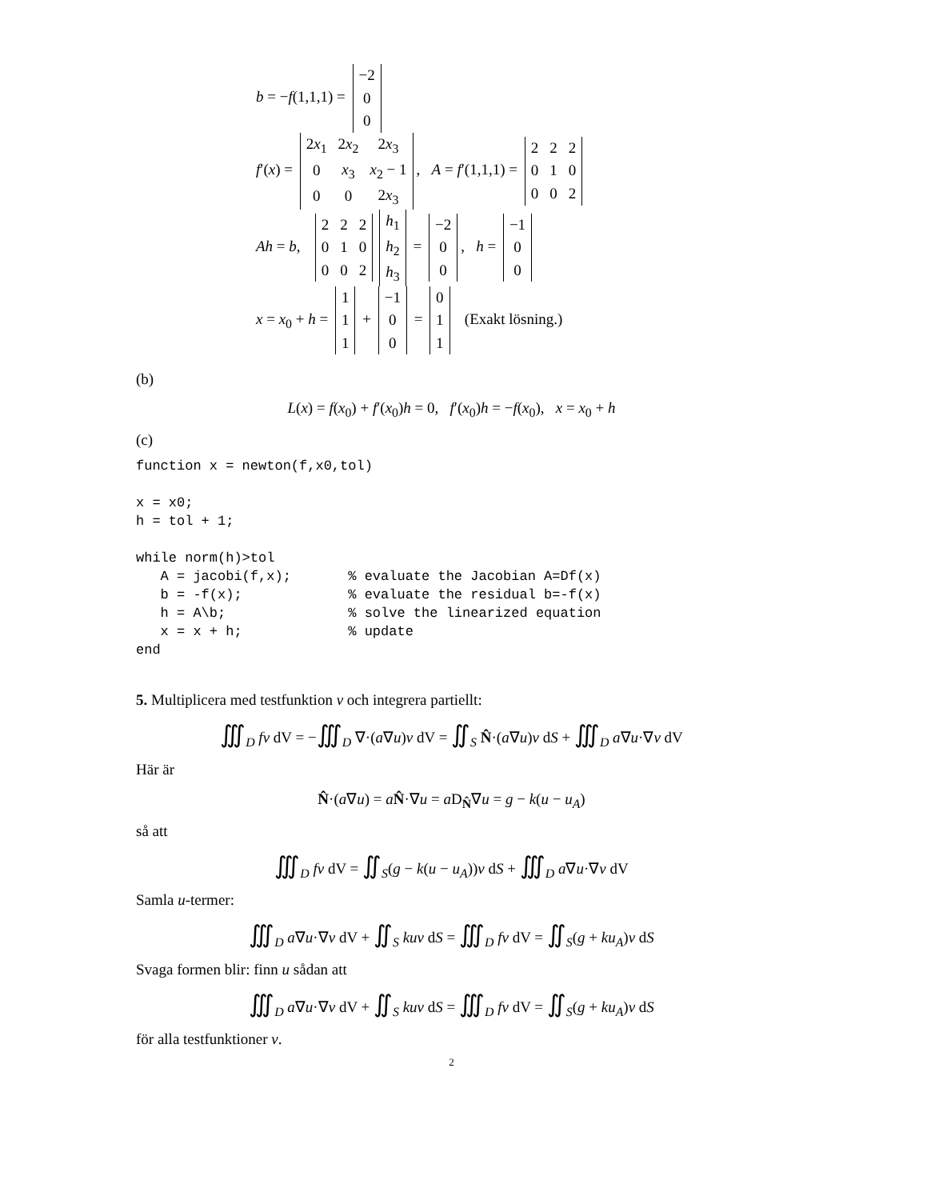b = −f(1,1,1) =
| −2 |
| 0 |
| 0 |
f′(x) =
| 2 x<sub>1</sub> | 2 x<sub>2</sub> | 2 x<sub>3</sub> |
| 0 | x<sub>3</sub> | x<sub>2</sub> − 1 |
| 0 | 0 | 2 x<sub>3</sub> |
, A = f′(1,1,1) =
| 2 | 2 | 2 |
| 0 | 1 | 0 |
| 0 | 0 | 2 |
Ah = b,
| 2 | 2 | 2 |
| 0 | 1 | 0 |
| 0 | 0 | 2 |
| h<sub>1</sub> |
| h<sub>2</sub> |
| h<sub>3</sub> |
=
| −2 |
| 0 |
| 0 |
, h =
| −1 |
| 0 |
| 0 |
x = x<sub>0</sub> + h =
| 1 |
| 1 |
| 1 |
+
| −1 |
| 0 |
| 0 |
=
| 0 |
| 1 |
| 1 |
(Exakt lösning.)
(b)
L(x) = f(x<sub>0</sub>) + f′(x<sub>0</sub>)h = 0, f′(x<sub>0</sub>)h = −f(x<sub>0</sub>), x = x<sub>0</sub> + h
(c)
function x = newton(f,x0,tol)

x = x0;
h = tol + 1;

while norm(h)>tol
   A = jacobi(f,x);       % evaluate the Jacobian A=Df(x)
   b = -f(x);             % evaluate the residual b=-f(x)
   h = A\b;               % solve the linearized equation
   x = x + h;             % update
end
5. Multiplicera med testfunktion v och integrera partiellt:
∭<sub>D</sub> fv dV = −∭<sub>D</sub> ∇·(a∇u)v dV = ∬<sub>S</sub> N̂·(a∇u)v dS + ∭<sub>D</sub> a∇u·∇v dV
Här är
N̂·(a∇u) = aN̂·∇u = a D<sub>N̂</sub>∇u = g − k(u − u<sub>A</sub>)
så att
∭<sub>D</sub> fv dV = ∬<sub>S</sub>(g − k(u − u<sub>A</sub>))v dS + ∭<sub>D</sub> a∇u·∇v dV
Samla u-termer:
∭<sub>D</sub> a∇u·∇v dV + ∬<sub>S</sub> kuv dS = ∭<sub>D</sub> fv dV = ∬<sub>S</sub>(g + ku<sub>A</sub>)v dS
Svaga formen blir: finn u sådan att
∭<sub>D</sub> a∇u·∇v dV + ∬<sub>S</sub> kuv dS = ∭<sub>D</sub> fv dV = ∬<sub>S</sub>(g + ku<sub>A</sub>)v dS
för alla testfunktioner v.
2